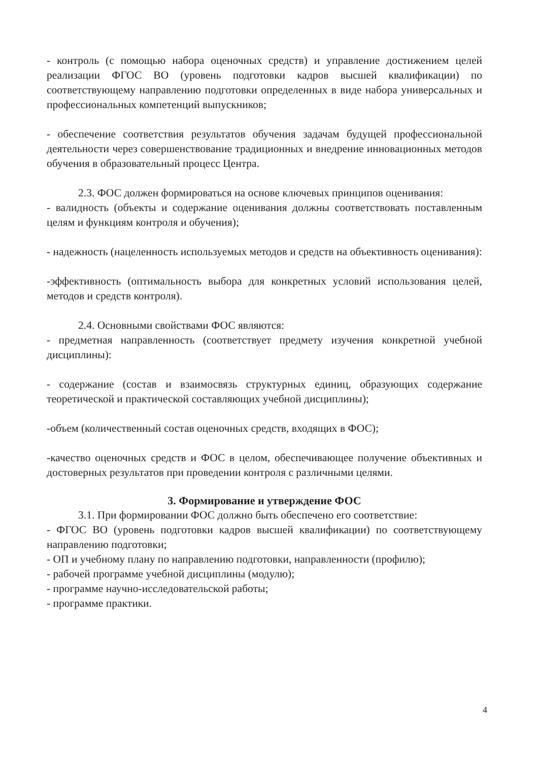- контроль (с помощью набора оценочных средств) и управление достижением целей реализации ФГОС ВО (уровень подготовки кадров высшей квалификации) по соответствующему направлению подготовки определенных в виде набора универсальных и профессиональных компетенций выпускников;
- обеспечение соответствия результатов обучения задачам будущей профессиональной деятельности через совершенствование традиционных и внедрение инновационных методов обучения в образовательный процесс Центра.
2.3. ФОС должен формироваться на основе ключевых принципов оценивания:
- валидность (объекты и содержание оценивания должны соответствовать поставленным целям и функциям контроля и обучения);
- надежность (нацеленность используемых методов и средств на объективность оценивания):
-эффективность (оптимальность выбора для конкретных условий использования целей, методов и средств контроля).
2.4. Основными свойствами ФОС являются:
- предметная направленность (соответствует предмету изучения конкретной учебной дисциплины):
- содержание (состав и взаимосвязь структурных единиц, образующих содержание теоретической и практической составляющих учебной дисциплины);
-объем (количественный состав оценочных средств, входящих в ФОС);
-качество оценочных средств и ФОС в целом, обеспечивающее получение объективных и достоверных результатов при проведении контроля с различными целями.
3. Формирование и утверждение ФОС
3.1. При формировании ФОС должно быть обеспечено его соответствие:
- ФГОС ВО (уровень подготовки кадров высшей квалификации) по соответствующему направлению подготовки;
- ОП и учебному плану по направлению подготовки, направленности (профилю);
- рабочей программе учебной дисциплины (модулю);
- программе научно-исследовательской работы;
- программе практики.
4